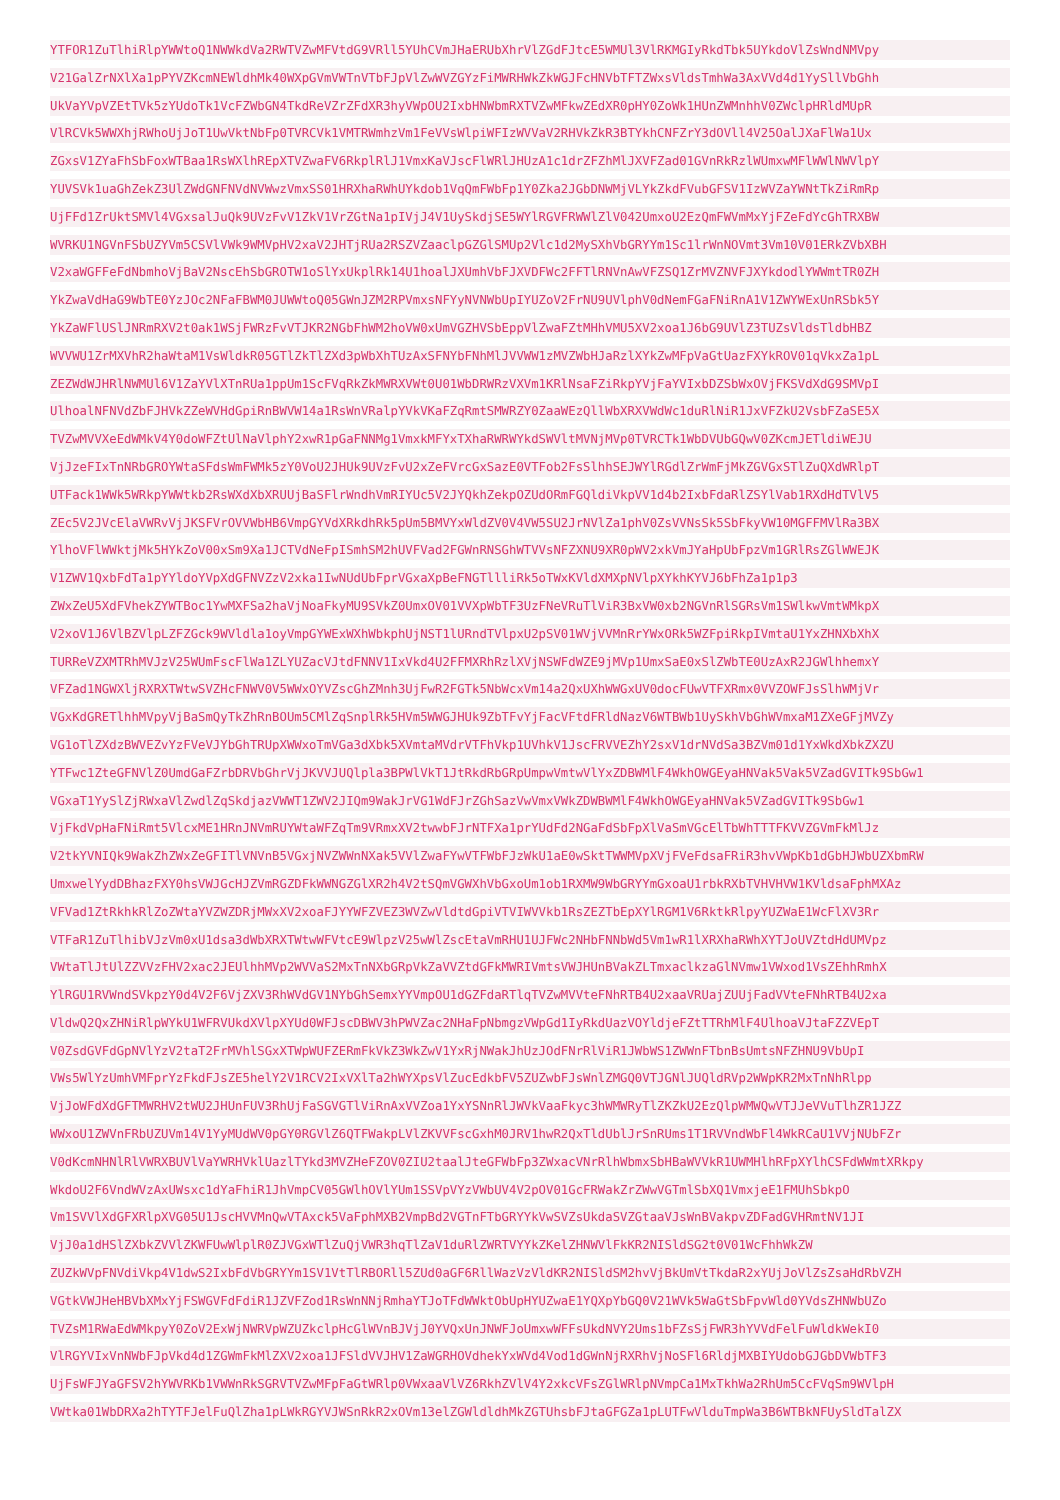YTFOR1ZuTlhiRlpYWWtoQ1NWWkdVa2RWTVZwMFVtdG9VRll5YUhCVmJHaERUbXhrVlZGdFJtcE5WMUl3VlRKMGIyRkdTbk5UYkdoVlZsWndNMVpy
V21GalZrNXlXa1pPYVZKcmNEWldhMk40WXpGVmVWTnVTbFJpVlZwWVZGYzFiMWRHWkZkWGJFcHNVbTFTZWxsVldsTmhWa3AxVVd4d1YySllVbGhh
UkVaYVpVZEtTVk5zYUdoTk1VcFZWbGN4TkdReVZrZFdXR3hyVWpOU2IxbHNWbmRXTVZwMFkwZEdXR0pHY0ZoWk1HUnZWMnhhV0ZWclpHRldMUpR
VlRCVk5WWXhjRWhoUjJoT1UwVktNbFp0TVRCVk1VMTRWmhzVm1FeVVsWlpiWFIzWVVaV2RHVkZkR3BTYkhCNFZrY3dOVll4V25OalJXaFlWa1Ux
ZGxsV1ZYaFhSbFoxWTBaa1RsWXlhREpXTVZwaFV6RkplRlJ1VmxKaVJscFlWRlJHUzA1c1drZFZhMlJXVFZad01GVnRkRzlWUmxwMFlWWlNWVlpY
YUVSVk1uaGhZekZ3UlZWdGNFNVdNVWwzVmxSS01HRXhaRWhUYkdob1VqQmFWbFp1Y0Zka2JGbDNWMjVLYkZkdFVubGFSV1IzWVZaYWNtTkZiRmRp
UjFFd1ZrUktSMVl4VGxsalJuQk9UVzFvV1ZkV1VrZGtNa1pIVjJ4V1UySkdjSE5WYlRGVFRWWlZlV042UmxoU2EzQmFWVmMxYjFZeFdYcGhTRXBW
WVRKU1NGVnFSbUZYVm5CSVlVWk9WMVpHV2xaV2JHTjRUa2RSZVZaaclpGZGlSMUp2Vlc1d2MySXhVbGRYYm1Sc1lrWnNOVmt3Vm10V01ERkZVbXBH
V2xaWGFFeFdNbmhoVjBaV2NscEhSbGROTW1oSlYxUkplRk14U1hoalJXUmhVbFJXVDFWc2FFTlRNVnAwVFZSQ1ZrMVZNVFJXYkdodlYWWmtTR0ZH
YkZwaVdHaG9WbTE0YzJOc2NFaFBWM0JUWWtoQ05GWnJZM2RPVmxsNFYyNVNWbUpIYUZoV2FrNU9UVlphV0dNemFGaFNiRnA1V1ZWYWExUnRSbk5Y
YkZaWFlUSlJNRmRXV2t0ak1WSjFWRzFvVTJKR2NGbFhWM2hoVW0xUmVGZHVSbEppVlZwaFZtMHhVMU5XV2xoa1J6bG9UVlZ3TUZsVldsTldbHBZ
WVVWU1ZrMXVhR2haWtaM1VsWldkR05GTlZkTlZXd3pWbXhTUzAxSFNYbFNhMlJVVWW1zMVZWbHJaRzlXYkZwMFpVaGtUazFXYkROV01qVkxZa1pL
ZEZWdWJHRlNWMUl6V1ZaYVlXTnRUa1ppUm1ScFVqRkZkMWRXVWt0U01WbDRWRzVXVm1KRlNsaFZiRkpYVjFaYVIxbDZSbWxOVjFKSVdXdG9SMVpI
UlhoalNFNVdZbFJHVkZZeWVHdGpiRnBWVW14a1RsWnVRalpYVkVKaFZqRmtSMWRZY0ZaaWEzQllWbXRXVWdWc1duRlNiR1JxVFZkU2VsbFZaSE5X
TVZwMVVXeEdWMkV4Y0doWFZtUlNaVlphY2xwR1pGaFNNMg1VmxkMFYxTXhaRWRWYkdSWVltMVNjMVp0TVRCTk1WbDVUbGQwV0ZKcmJETldiWEJU
VjJzeFIxTnNRbGROYWtaSFdsWmFWMk5zY0VoU2JHUk9UVzFvU2xZeFVrcGxSazE0VTFob2FsSlhhSEJWYlRGdlZrWmFjMkZGVGxSTlZuQXdWRlpT
UTFack1WWk5WRkpYWWtkb2RsWXdXbXRUUjBaSFlrWndhVmRIYUc5V2JYQkhZekpOZUdORmFGQldiVkpVV1d4b2IxbFdaRlZSYlVab1RXdHdTVlV5
ZEc5V2JVcElaVWRvVjJKSFVrOVVWbHB6VmpGYVdXRkdhRk5pUm5BMVYxWldZV0V4VW5SU2JrNVlZa1phV0ZsVVNsSk5SbFkyVW10MGFFMVlRa3BX
YlhoVFlWWktjMk5HYkZoV00xSm9Xa1JCTVdNeFpISmhSM2hUVFVad2FGWnRNSGhWTVVsNFZXNU9XR0pWV2xkVmJYaHpUbFpzVm1GRlRsZGlWWEJK
V1ZWV1QxbFdTa1pYYldoYVpXdGFNVZzV2xka1IwNUdUbFprVGxaXpBeFNGTllliRk5oTWxKVldXMXpNVlpXYkhKYVJ6bFhZa1p1p3
ZWxZeU5XdFVhekZYWTBoc1YwMXFSa2haVjNoaFkyMU9SVkZ0UmxOV01VVXpWbTF3UzFNeVRuTlViR3BxVW0xb2NGVnRlSGRsVm1SWlkwVmtWMkpX
V2xoV1J6VlBZVlpLZFZGck9WVldla1oyVmpGYWExWXhWbkphUjNST1lURndTVlpxU2pSV01WVjVVMnRrYWxORk5WZFpiRkpIVmtaU1YxZHNXbXhX
TURReVZXMTRhMVJzV25WUmFscFlWa1ZLYUZacVJtdFNNV1IxVkd4U2FFMXRhRzlXVjNSWFdWZE9jMVp1UmxSaE0xSlZWbTE0UzAxR2JGWlhhemxY
VFZad1NGWXljRXRXTWtwSVZHcFNWV0V5WWxOYVZscGhZMnh3UjFwR2FGTk5NbWcxVm14a2QxUXhWWGxUV0docFUwVTFXRmx0VVZOWFJsSlhWMjVr
VGxKdGRETlhhMVpyVjBaSmQyTkZhRnBOUm5CMlZqSnplRk5HVm5WWGJHUk9ZbTFvYjFacVFtdFRldNazV6WTBWb1UySkhVbGhWVmxaM1ZXeGFjMVZy
VG1oTlZXdzBWVEZvYzFVeVJYbGhTRUpXWWxoTmVGa3dXbk5XVmtaMVdrVTFhVkp1UVhkV1JscFRVVEZhY2sxV1drNVdSa3BZVm01d1YxWkdXbkZXZU
YTFwc1ZteGFNVlZ0UmdGaFZrbDRVbGhrVjJKVVJUQlpla3BPWlVkT1JtRkdRbGRpUmpwVmtwVlYxZDBWMlF4WkhOWGEyaHNVak5Vak5VZadGVITk9SbGw1
VGxaT1YySlZjRWxaVlZwdlZqSkdjazVWWT1ZWV2JIQm9WakJrVG1WdFJrZGhSazVwVmxVWkZDWBWMlF4WkhOWGEyaHNVak5VZadGVITk9SbGw1
VjFkdVpHaFNiRmt5VlcxME1HRnJNVmRUYWtaWFZqTm9VRmxXV2twwbFJrNTFXa1prYUdFd2NGaFdSbFpXlVaSmVGcElTbWhTTTFKVVZGVmFkMlJz
V2tkYVNIQk9WakZhZWxZeGFITlVNVnB5VGxjNVZWWnNXak5VVlZwaFYwVTFWbFJzWkU1aE0wSktTWWMVpXVjFVeFdsaFRiR3hvVWpKb1dGbHJWbUZXbmRW
UmxwelYydDBhazFXY0hsVWJGcHJZVmRGZDFkWWNGZGlXR2h4V2tSQmVGWXhVbGxoUm1ob1RXMW9WbGRYYmGxoaU1rbkRXbTVHVHVW1KVldsaFphMXAz
VFVad1ZtRkhkRlZoZWtaYVZWZDRjMWxXV2xoaFJYYWFZVEZ3WVZwVldtdGpiVTVIWVVkb1RsZEZTbEpXYlRGM1V6RktkRlpyYUZWaE1WcFlXV3Rr
VTFaR1ZuTlhibVJzVm0xU1dsa3dWbXRXTWtwWFVtcE9WlpzV25wWlZscEtaVmRHU1UJFWc2NHbFNNbWd5Vm1wR1lXRXhaRWhXYTJoUVZtdHdUMVpz
VWtaTlJtUlZZVVzFHV2xac2JEUlhhMVp2WVVaS2MxTnNXbGRpVkZaVVZtdGFkMWRIVmtsVWJHUnBVakZLTmxaclkzaGlNVmw1VWxod1VsZEhhRmhX
YlRGU1RVWndSVkpzY0d4V2F6VjZXV3RhWVdGV1NYbGhSemxYYVmpOU1dGZFdaRTlqTVZwMVVteFNhRTB4U2xaaVRUajZUUjFadVVteFNhRTB4U2xa
VldwQ2QxZHNiRlpWYkU1WFRVUkdXVlpXYUd0WFJscDBWV3hPWVZac2NHaFpNbmgzVWpGd1IyRkdUazVOYldjeFZtTTRhMlF4UlhoaVJtaFZZVEpT
V0ZsdGVFdGpNVlYzV2taT2FrMVhlSGxXTWpWUFZERmFkVkZ3WkZwV1YxRjNWakJhUzJOdFNrRlViR1JWbWS1ZWWnFTbnBsUmtsNFZHNU9VbUpI
VWs5WlYzUmhVMFprYzFkdFJsZE5helY2V1RCV2IxVXlTa2hWYXpsVlZucEdkbFV5ZUZwbFJsWnlZMGQ0VTJGNlJUQldRVp2WWpKR2MxTnNhRlpp
VjJoWFdXdGFTMWRHV2tWU2JHUnFUV3RhUjFaSGVGTlViRnAxVVZoa1YxYSNnRlJWVkVaaFkyc3hWMWRyTlZKZkU2EzQlpWMWQwVTJJeVVuTlhZR1JZZ
WWxoU1ZWVnFRbUZUVm14V1YyMUdWV0pGY0RGVlZ6QTFWakpLVlZKVVFscGxhM0JRV1hwR2QxTldUblJrSnRUms1T1RVVndWbFl4WkRCaU1VVjNUbFZr
V0dKcmNHNlRlVWRXBUVlVaYWRHVklUazlTYkd3MVZHeFZOV0ZIU2taalJteGFWbFp3ZWxacVNrRlhWbmxSbHBaWVVkR1UWMHlhRFpXYlhCSFdWWmtXRkpy
WkdoU2F6VndWVzAxUWsxc1dYaFhiR1JhVmpCV05GWlhOVlYUm1SSVpVYzVWbUV4V2pOV01GcFRWakZrZWwVGTmlSbXQ1VmxjeE1FMUhSbkpO
Vm1SVVlXdGFXRlpXVG05U1JscHVVMnQwVTAxck5VaFphMXB2VmpBd2VGTnFTbGRYYkVwSVZsUkdaSVZGtaaVJsWnBVakpvZDFadGVHRmtNV1JI
VjJ0a1dHSlZXbkZVVlZKWFUwWlplR0ZJVGxWTlZuQjVWR3hqTlZaV1duRlZWRTVYYkZKelZHNWVlFkKR2NISldSG2t0V01WcFhhWkZW
ZUZkWVpFNVdiVkp4V1dwS2IxbFdVbGRYYm1SV1VtTlRBORll5ZUd0aGF6RllWazVzVldKR2NISldSM2hvVjBkUmVtTkdaR2xYUjJoVlZsZsaHdRbVZH
VGtkVWJHeHBVbXMxYjFSWGVFdFdiR1JZVFZod1RsWnNNjRmhaYTJoTFdWWktObUpHYUZwaE1YQXpYbGQ0V21WVk5WaGtSbFpvWld0YVdsZHNWbUZo
TVZsM1RWaEdWMkpyY0ZoV2ExWjNWRVpWZUZkclpHcGlWVnBJVjJ0YVQxUnJNWFJoUmxwWFFsUkdNVY2Ums1bFZsSjFWR3hYVVdFelFuWldkWekI0
VlRGYVIxVnNWbFJpVkd4d1ZGWmFkMlZXV2xoa1JFSldVVJHV1ZaWGRHOVdhekYxWVd4Vod1dGWnNjRXRhVjNoSFl6RldjMXBIYUdobGJGbDVWbTF3
UjFsWFJYaGFSV2hYWVRKb1VWWnRkSGRVTVZwMFpFaGtWRlp0VWxaaVlVZ6RkhZVlV4Y2xkcVFsZGlWRlpNVmpCa1MxTkhWa2RhUm5CcFVqSm9WVlpH
VWtka01WbDRXa2hTYTFJelFuQlZha1pLWkRGYVJWSnRkR2xOVm13elZGWldldhMkZGTUhsbFJtaGFGZa1pLUTFwVlduTmpWa3B6WTBkNFUySldTalZX